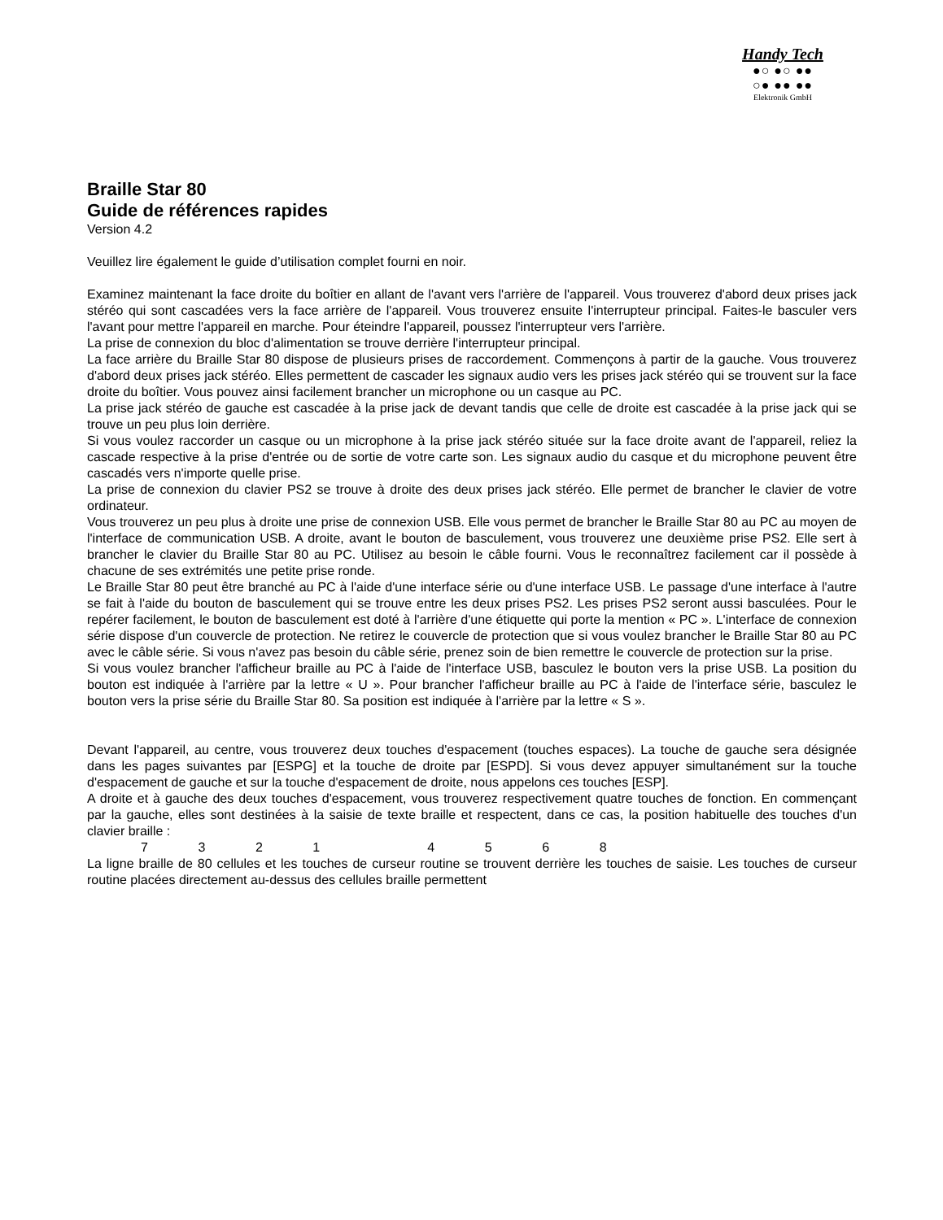Handy Tech
●○ ●○ ●●
○● ●● ●●
Elektronik GmbH
Braille Star 80
Guide de références rapides
Version 4.2
Veuillez lire également le guide d’utilisation complet fourni en noir.
Examinez maintenant la face droite du boîtier en allant de l'avant vers l'arrière de l'appareil. Vous trouverez d'abord deux prises jack stéréo qui sont cascadées vers la face arrière de l'appareil. Vous trouverez ensuite l'interrupteur principal. Faites-le basculer vers l'avant pour mettre l'appareil en marche. Pour éteindre l'appareil, poussez l'interrupteur vers l'arrière.
La prise de connexion du bloc d'alimentation se trouve derrière l'interrupteur principal.
La face arrière du Braille Star 80 dispose de plusieurs prises de raccordement. Commençons à partir de la gauche. Vous trouverez d'abord deux prises jack stéréo. Elles permettent de cascader les signaux audio vers les prises jack stéréo qui se trouvent sur la face droite du boîtier. Vous pouvez ainsi facilement brancher un microphone ou un casque au PC.
La prise jack stéréo de gauche est cascadée à la prise jack de devant tandis que celle de droite est cascadée à la prise jack qui se trouve un peu plus loin derrière.
Si vous voulez raccorder un casque ou un microphone à la prise jack stéréo située sur la face droite avant de l'appareil, reliez la cascade respective à la prise d'entrée ou de sortie de votre carte son. Les signaux audio du casque et du microphone peuvent être cascadés vers n'importe quelle prise.
La prise de connexion du clavier PS2 se trouve à droite des deux prises jack stéréo. Elle permet de brancher le clavier de votre ordinateur.
Vous trouverez un peu plus à droite une prise de connexion USB. Elle vous permet de brancher le Braille Star 80 au PC au moyen de l'interface de communication USB. A droite, avant le bouton de basculement, vous trouverez une deuxième prise PS2. Elle sert à brancher le clavier du Braille Star 80 au PC. Utilisez au besoin le câble fourni. Vous le reconnaîtrez facilement car il possède à chacune de ses extrémités une petite prise ronde.
Le Braille Star 80 peut être branché au PC à l'aide d'une interface série ou d'une interface USB. Le passage d'une interface à l'autre se fait à l'aide du bouton de basculement qui se trouve entre les deux prises PS2. Les prises PS2 seront aussi basculées. Pour le repérer facilement, le bouton de basculement est doté à l'arrière d'une étiquette qui porte la mention « PC ». L'interface de connexion série dispose d'un couvercle de protection. Ne retirez le couvercle de protection que si vous voulez brancher le Braille Star 80 au PC avec le câble série. Si vous n'avez pas besoin du câble série, prenez soin de bien remettre le couvercle de protection sur la prise.
Si vous voulez brancher l'afficheur braille au PC à l'aide de l'interface USB, basculez le bouton vers la prise USB. La position du bouton est indiquée à l'arrière par la lettre « U ». Pour brancher l'afficheur braille au PC à l'aide de l'interface série, basculez le bouton vers la prise série du Braille Star 80. Sa position est indiquée à l'arrière par la lettre « S ».
Devant l'appareil, au centre, vous trouverez deux touches d'espacement (touches espaces). La touche de gauche sera désignée dans les pages suivantes par [ESPG] et la touche de droite par [ESPD]. Si vous devez appuyer simultanément sur la touche d'espacement de gauche et sur la touche d'espacement de droite, nous appelons ces touches [ESP].
A droite et à gauche des deux touches d'espacement, vous trouverez respectivement quatre touches de fonction. En commençant par la gauche, elles sont destinées à la saisie de texte braille et respectent, dans ce cas, la position habituelle des touches d'un clavier braille :
7 3 2 1 4 5 6 8
La ligne braille de 80 cellules et les touches de curseur routine se trouvent derrière les touches de saisie. Les touches de curseur routine placées directement au-dessus des cellules braille permettent